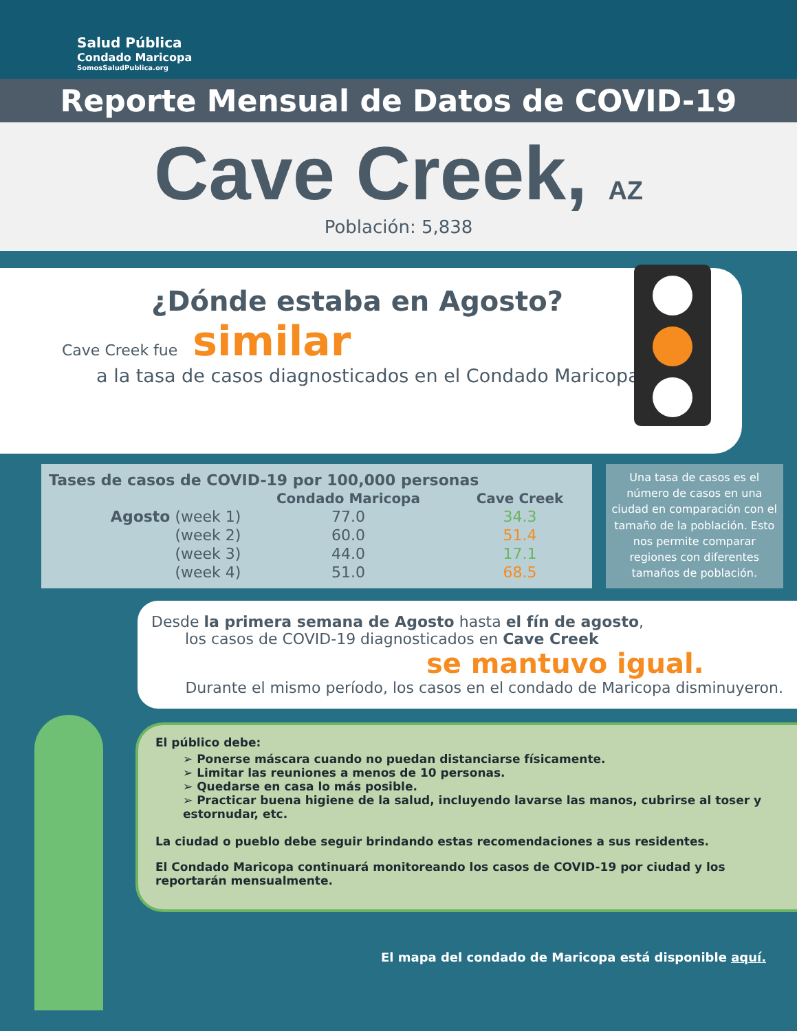Salud Pública
Condado Maricopa
SomosSaludPublica.org
Reporte Mensual de Datos de COVID-19
Cave Creek, AZ
Población: 5,838
¿Dónde estaba en Agosto?
Cave Creek fue similar
a la tasa de casos diagnosticados en el Condado Maricopa.
| Tases de casos de COVID-19 por 100,000 personas | | |
| --- | --- | --- |
| | Condado Maricopa | Cave Creek |
| Agosto (week 1) | 77.0 | 34.3 |
| (week 2) | 60.0 | 51.4 |
| (week 3) | 44.0 | 17.1 |
| (week 4) | 51.0 | 68.5 |
Una tasa de casos es el número de casos en una ciudad en comparación con el tamaño de la población. Esto nos permite comparar regiones con diferentes tamaños de población.
Desde la primera semana de Agosto hasta el fín de agosto,
los casos de COVID-19 diagnosticados en Cave Creek
se mantuvo igual.
Durante el mismo período, los casos en el condado de Maricopa disminuyeron.
El público debe:
➢ Ponerse máscara cuando no puedan distanciarse físicamente.
➢ Limitar las reuniones a menos de 10 personas.
➢ Quedarse en casa lo más posible.
➢ Practicar buena higiene de la salud, incluyendo lavarse las manos, cubrirse al toser y estornudar, etc.
La ciudad o pueblo debe seguir brindando estas recomendaciones a sus residentes.
El Condado Maricopa continuará monitoreando los casos de COVID-19 por ciudad y los reportarán mensualmente.
El mapa del condado de Maricopa está disponible aquí.